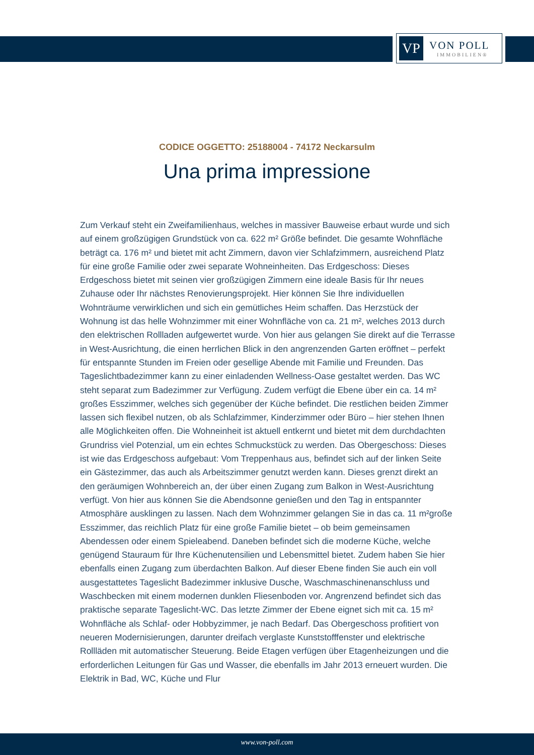VP
VON POLL
IMMOBILIEN®
CODICE OGGETTO: 25188004 - 74172 Neckarsulm
Una prima impressione
Zum Verkauf steht ein Zweifamilienhaus, welches in massiver Bauweise erbaut wurde und sich auf einem großzügigen Grundstück von ca. 622 m² Größe befindet. Die gesamte Wohnfläche beträgt ca. 176 m² und bietet mit acht Zimmern, davon vier Schlafzimmern, ausreichend Platz für eine große Familie oder zwei separate Wohneinheiten. Das Erdgeschoss: Dieses Erdgeschoss bietet mit seinen vier großzügigen Zimmern eine ideale Basis für Ihr neues Zuhause oder Ihr nächstes Renovierungsprojekt. Hier können Sie Ihre individuellen Wohnträume verwirklichen und sich ein gemütliches Heim schaffen. Das Herzstück der Wohnung ist das helle Wohnzimmer mit einer Wohnfläche von ca. 21 m², welches 2013 durch den elektrischen Rollladen aufgewertet wurde. Von hier aus gelangen Sie direkt auf die Terrasse in West-Ausrichtung, die einen herrlichen Blick in den angrenzenden Garten eröffnet – perfekt für entspannte Stunden im Freien oder gesellige Abende mit Familie und Freunden. Das Tageslichtbadezimmer kann zu einer einladenden Wellness-Oase gestaltet werden. Das WC steht separat zum Badezimmer zur Verfügung. Zudem verfügt die Ebene über ein ca. 14 m² großes Esszimmer, welches sich gegenüber der Küche befindet. Die restlichen beiden Zimmer lassen sich flexibel nutzen, ob als Schlafzimmer, Kinderzimmer oder Büro – hier stehen Ihnen alle Möglichkeiten offen. Die Wohneinheit ist aktuell entkernt und bietet mit dem durchdachten Grundriss viel Potenzial, um ein echtes Schmuckstück zu werden. Das Obergeschoss: Dieses ist wie das Erdgeschoss aufgebaut: Vom Treppenhaus aus, befindet sich auf der linken Seite ein Gästezimmer, das auch als Arbeitszimmer genutzt werden kann. Dieses grenzt direkt an den geräumigen Wohnbereich an, der über einen Zugang zum Balkon in West-Ausrichtung verfügt. Von hier aus können Sie die Abendsonne genießen und den Tag in entspannter Atmosphäre ausklingen zu lassen. Nach dem Wohnzimmer gelangen Sie in das ca. 11 m²große Esszimmer, das reichlich Platz für eine große Familie bietet – ob beim gemeinsamen Abendessen oder einem Spieleabend. Daneben befindet sich die moderne Küche, welche genügend Stauraum für Ihre Küchenutensilien und Lebensmittel bietet. Zudem haben Sie hier ebenfalls einen Zugang zum überdachten Balkon. Auf dieser Ebene finden Sie auch ein voll ausgestattetes Tageslicht Badezimmer inklusive Dusche, Waschmaschinenanschluss und Waschbecken mit einem modernen dunklen Fliesenboden vor. Angrenzend befindet sich das praktische separate Tageslicht-WC. Das letzte Zimmer der Ebene eignet sich mit ca. 15 m² Wohnfläche als Schlaf- oder Hobbyzimmer, je nach Bedarf. Das Obergeschoss profitiert von neueren Modernisierungen, darunter dreifach verglaste Kunststofffenster und elektrische Rollläden mit automatischer Steuerung. Beide Etagen verfügen über Etagenheizungen und die erforderlichen Leitungen für Gas und Wasser, die ebenfalls im Jahr 2013 erneuert wurden. Die Elektrik in Bad, WC, Küche und Flur
www.von-poll.com